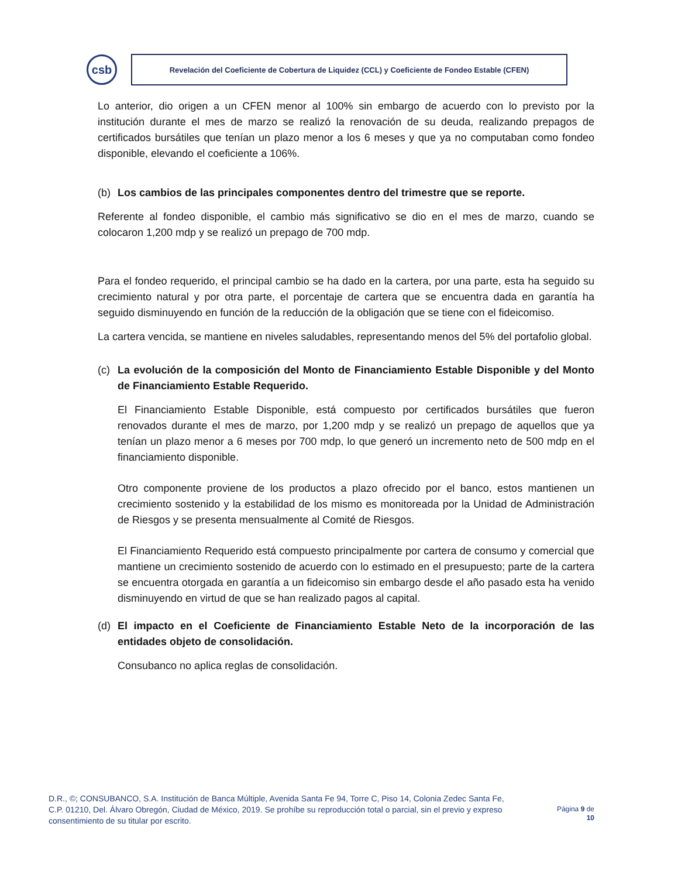csb
Revelación del Coeficiente de Cobertura de Liquidez (CCL) y Coeficiente de Fondeo Estable (CFEN)
Lo anterior, dio origen a un CFEN menor al 100% sin embargo de acuerdo con lo previsto por la institución durante el mes de marzo se realizó la renovación de su deuda, realizando prepagos de certificados bursátiles que tenían un plazo menor a los 6 meses y que ya no computaban como fondeo disponible, elevando el coeficiente a 106%.
(b) Los cambios de las principales componentes dentro del trimestre que se reporte.
Referente al fondeo disponible, el cambio más significativo se dio en el mes de marzo, cuando se colocaron 1,200 mdp y se realizó un prepago de 700 mdp.
Para el fondeo requerido, el principal cambio se ha dado en la cartera, por una parte, esta ha seguido su crecimiento natural y por otra parte, el porcentaje de cartera que se encuentra dada en garantía ha seguido disminuyendo en función de la reducción de la obligación que se tiene con el fideicomiso.
La cartera vencida, se mantiene en niveles saludables, representando menos del 5% del portafolio global.
(c) La evolución de la composición del Monto de Financiamiento Estable Disponible y del Monto de Financiamiento Estable Requerido.
El Financiamiento Estable Disponible, está compuesto por certificados bursátiles que fueron renovados durante el mes de marzo, por 1,200 mdp y se realizó un prepago de aquellos que ya tenían un plazo menor a 6 meses por 700 mdp, lo que generó un incremento neto de 500 mdp en el financiamiento disponible.
Otro componente proviene de los productos a plazo ofrecido por el banco, estos mantienen un crecimiento sostenido y la estabilidad de los mismo es monitoreada por la Unidad de Administración de Riesgos y se presenta mensualmente al Comité de Riesgos.
El Financiamiento Requerido está compuesto principalmente por cartera de consumo y comercial que mantiene un crecimiento sostenido de acuerdo con lo estimado en el presupuesto; parte de la cartera se encuentra otorgada en garantía a un fideicomiso sin embargo desde el año pasado esta ha venido disminuyendo en virtud de que se han realizado pagos al capital.
(d) El impacto en el Coeficiente de Financiamiento Estable Neto de la incorporación de las entidades objeto de consolidación.
Consubanco no aplica reglas de consolidación.
D.R., ©; CONSUBANCO, S.A. Institución de Banca Múltiple, Avenida Santa Fe 94, Torre C, Piso 14, Colonia Zedec Santa Fe, C.P. 01210, Del. Álvaro Obregón, Ciudad de México, 2019. Se prohíbe su reproducción total o parcial, sin el previo y expreso consentimiento de su titular por escrito.
Página 9 de
10